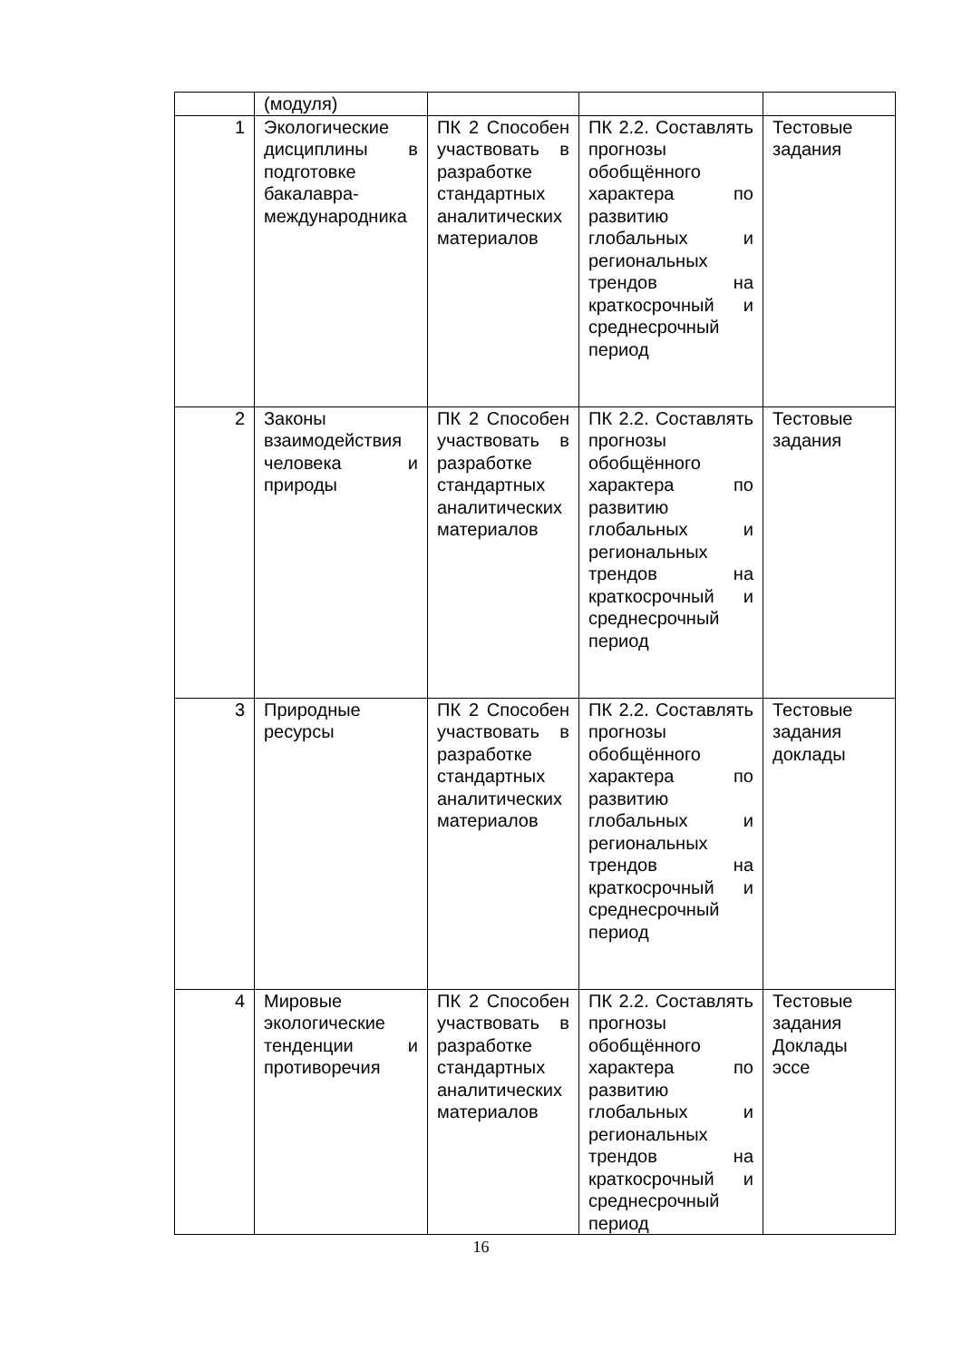| | (модуля) | | | |
| 1 | Экологические дисциплины в подготовке бакалавра-международника | ПК 2 Способен участвовать в разработке стандартных аналитических материалов | ПК 2.2. Составлять прогнозы обобщённого характера по развитию глобальных и региональных трендов на краткосрочный и среднесрочный период | Тестовые задания |
| 2 | Законы взаимодействия человека и природы | ПК 2 Способен участвовать в разработке стандартных аналитических материалов | ПК 2.2. Составлять прогнозы обобщённого характера по развитию глобальных и региональных трендов на краткосрочный и среднесрочный период | Тестовые задания |
| 3 | Природные ресурсы | ПК 2 Способен участвовать в разработке стандартных аналитических материалов | ПК 2.2. Составлять прогнозы обобщённого характера по развитию глобальных и региональных трендов на краткосрочный и среднесрочный период | Тестовые задания доклады |
| 4 | Мировые экологические тенденции и противоречия | ПК 2 Способен участвовать в разработке стандартных аналитических материалов | ПК 2.2. Составлять прогнозы обобщённого характера по развитию глобальных и региональных трендов на краткосрочный и среднесрочный период | Тестовые задания Доклады эссе |
16